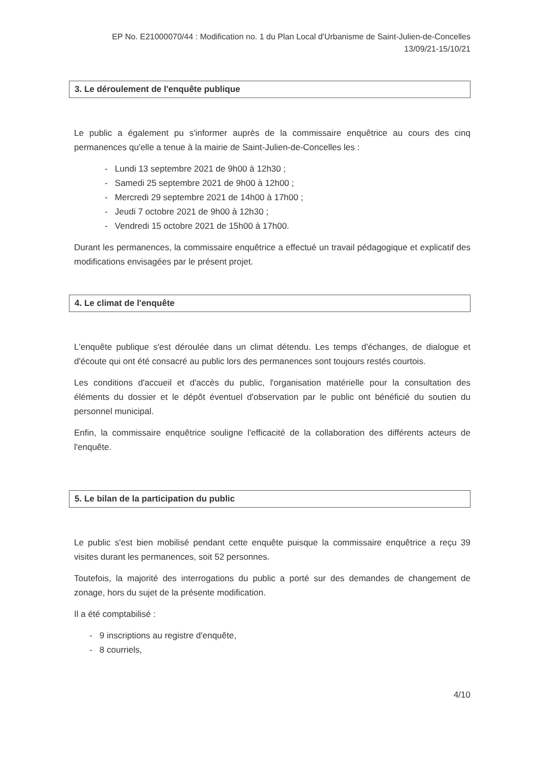EP No. E21000070/44 : Modification no. 1 du Plan Local d'Urbanisme de Saint-Julien-de-Concelles
13/09/21-15/10/21
3. Le déroulement de l'enquête publique
Le public a également pu s'informer auprès de la commissaire enquêtrice au cours des cinq permanences qu'elle a tenue à la mairie de Saint-Julien-de-Concelles les :
- Lundi 13 septembre 2021 de 9h00 à 12h30 ;
- Samedi 25 septembre 2021 de 9h00 à 12h00 ;
- Mercredi 29 septembre 2021 de 14h00 à 17h00 ;
- Jeudi 7 octobre 2021 de 9h00 à 12h30 ;
- Vendredi 15 octobre 2021 de 15h00 à 17h00.
Durant les permanences, la commissaire enquêtrice a effectué un travail pédagogique et explicatif des modifications envisagées par le présent projet.
4. Le climat de l'enquête
L'enquête publique s'est déroulée dans un climat détendu. Les temps d'échanges, de dialogue et d'écoute qui ont été consacré au public lors des permanences sont toujours restés courtois.
Les conditions d'accueil et d'accès du public, l'organisation matérielle pour la consultation des éléments du dossier et le dépôt éventuel d'observation par le public ont bénéficié du soutien du personnel municipal.
Enfin, la commissaire enquêtrice souligne l'efficacité de la collaboration des différents acteurs de l'enquête.
5. Le bilan de la participation du public
Le public s'est bien mobilisé pendant cette enquête puisque la commissaire enquêtrice a reçu 39 visites durant les permanences, soit 52 personnes.
Toutefois, la majorité des interrogations du public a porté sur des demandes de changement de zonage, hors du sujet de la présente modification.
Il a été comptabilisé :
- 9 inscriptions au registre d'enquête,
- 8 courriels,
4/10